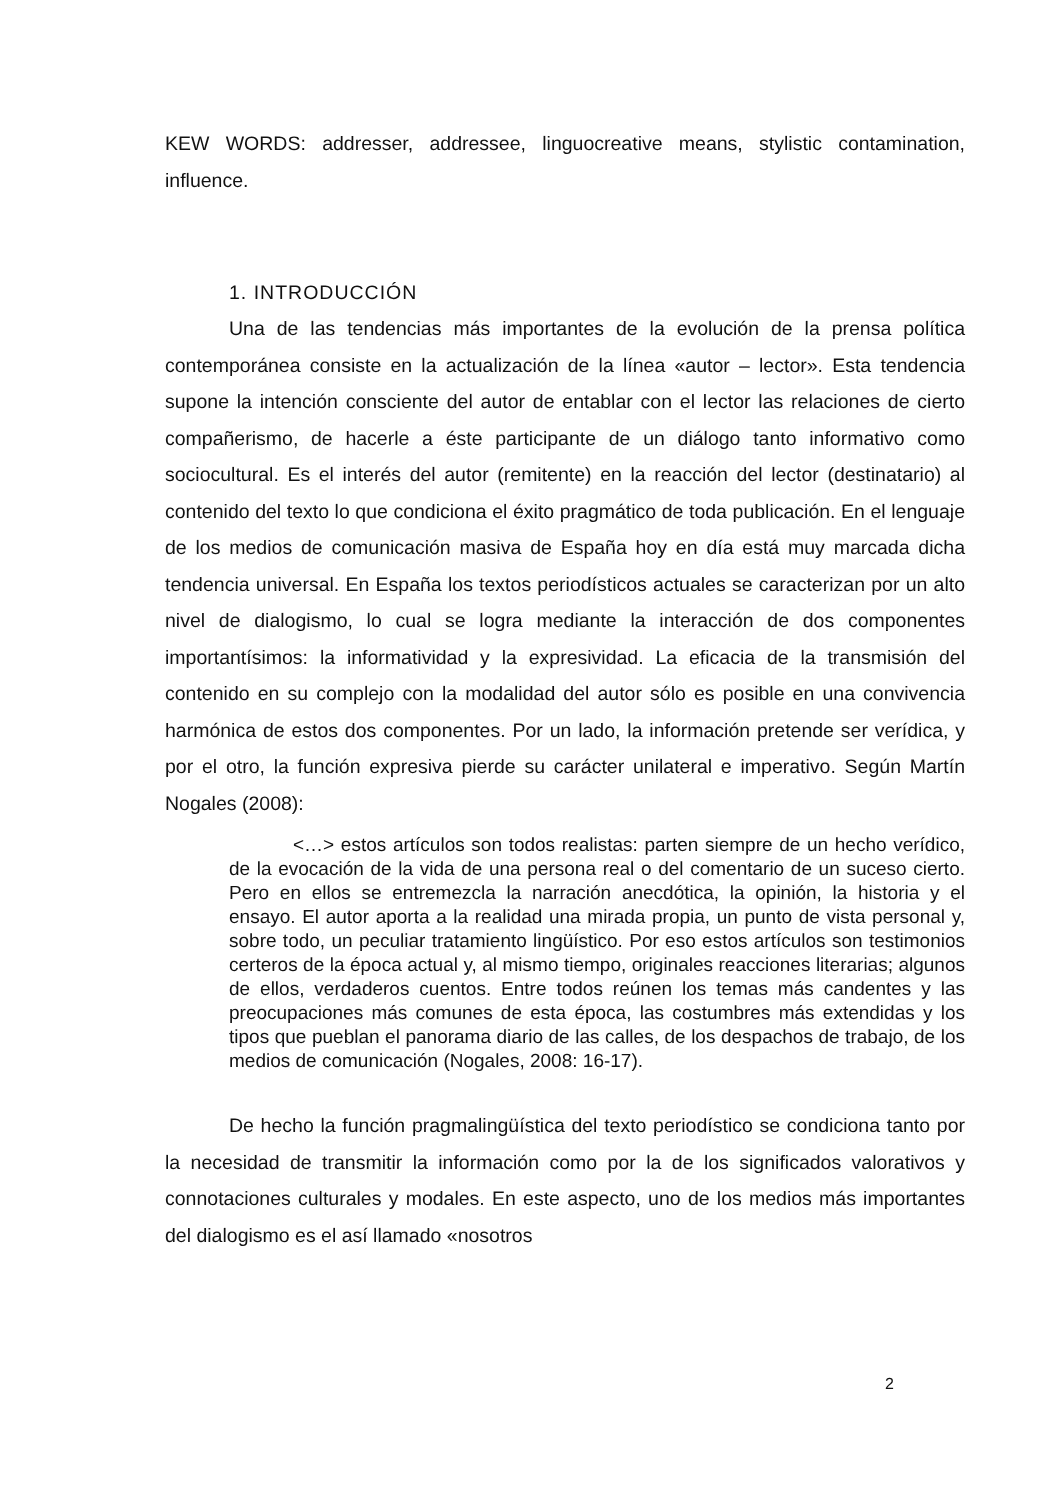KEW WORDS: addresser, addressee, linguocreative means, stylistic contamination, influence.
1. INTRODUCCIÓN
Una de las tendencias más importantes de la evolución de la prensa política contemporánea consiste en la actualización de la línea «autor – lector». Esta tendencia supone la intención consciente del autor de entablar con el lector las relaciones de cierto compañerismo, de hacerle a éste participante de un diálogo tanto informativo como sociocultural. Es el interés del autor (remitente) en la reacción del lector (destinatario) al contenido del texto lo que condiciona el éxito pragmático de toda publicación. En el lenguaje de los medios de comunicación masiva de España hoy en día está muy marcada dicha tendencia universal. En España los textos periodísticos actuales se caracterizan por un alto nivel de dialogismo, lo cual se logra mediante la interacción de dos componentes importantísimos: la informatividad y la expresividad. La eficacia de la transmisión del contenido en su complejo con la modalidad del autor sólo es posible en una convivencia harmónica de estos dos componentes. Por un lado, la información pretende ser verídica, y por el otro, la función expresiva pierde su carácter unilateral e imperativo. Según Martín Nogales (2008):
<…> estos artículos son todos realistas: parten siempre de un hecho verídico, de la evocación de la vida de una persona real o del comentario de un suceso cierto. Pero en ellos se entremezcla la narración anecdótica, la opinión, la historia y el ensayo. El autor aporta a la realidad una mirada propia, un punto de vista personal y, sobre todo, un peculiar tratamiento lingüístico. Por eso estos artículos son testimonios certeros de la época actual y, al mismo tiempo, originales reacciones literarias; algunos de ellos, verdaderos cuentos. Entre todos reúnen los temas más candentes y las preocupaciones más comunes de esta época, las costumbres más extendidas y los tipos que pueblan el panorama diario de las calles, de los despachos de trabajo, de los medios de comunicación (Nogales, 2008: 16-17).
De hecho la función pragmalingüística del texto periodístico se condiciona tanto por la necesidad de transmitir la información como por la de los significados valorativos y connotaciones culturales y modales. En este aspecto, uno de los medios más importantes del dialogismo es el así llamado «nosotros
2